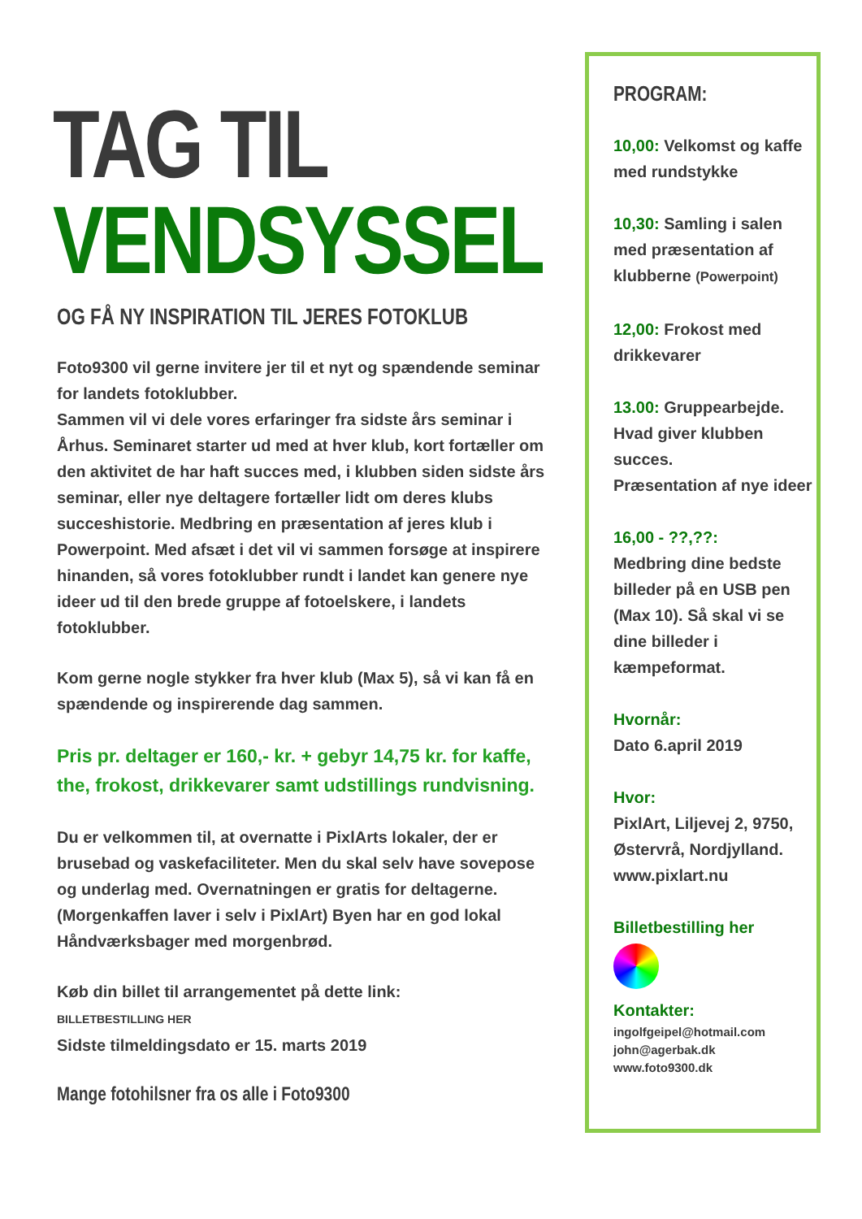TAG TIL
VENDSYSSEL
OG FÅ NY INSPIRATION TIL JERES FOTOKLUB
Foto9300 vil gerne invitere jer til et nyt og spændende seminar for landets fotoklubber.
Sammen vil vi dele vores erfaringer fra sidste års seminar i Århus. Seminaret starter ud med at hver klub, kort fortæller om den aktivitet de har haft succes med, i klubben siden sidste års seminar, eller nye deltagere fortæller lidt om deres klubs succeshistorie. Medbring en præsentation af jeres klub i Powerpoint. Med afsæt i det vil vi sammen forsøge at inspirere hinanden, så vores fotoklubber rundt i landet kan genere nye ideer ud til den brede gruppe af fotoelskere, i landets fotoklubber.
Kom gerne nogle stykker fra hver klub (Max 5), så vi kan få en spændende og inspirerende dag sammen.
Pris pr. deltager er 160,- kr. + gebyr 14,75 kr. for kaffe, the, frokost, drikkevarer samt udstillings rundvisning.
Du er velkommen til, at overnatte i PixlArts lokaler, der er brusebad og vaskefaciliteter. Men du skal selv have sovepose og underlag med. Overnatningen er gratis for deltagerne. (Morgenkaffen laver i selv i PixlArt) Byen har en god lokal Håndværksbager med morgenbrød.
Køb din billet til arrangementet på dette link:
BILLETBESTILLING HER
Sidste tilmeldingsdato er 15. marts 2019
Mange fotohilsner fra os alle i Foto9300
PROGRAM:
10,00: Velkomst og kaffe med rundstykke
10,30: Samling i salen med præsentation af klubberne (Powerpoint)
12,00: Frokost med drikkevarer
13.00: Gruppearbejde. Hvad giver klubben succes.
Præsentation af nye ideer
16,00 - ??,??:
Medbring dine bedste billeder på en USB pen (Max 10). Så skal vi se dine billeder i kæmpeformat.
Hvornår:
Dato 6.april 2019
Hvor:
PixlArt, Liljevej 2, 9750, Østervrå, Nordjylland.
www.pixlart.nu
Billetbestilling her
Kontakter:
ingolfgeipel@hotmail.com
john@agerbak.dk
www.foto9300.dk